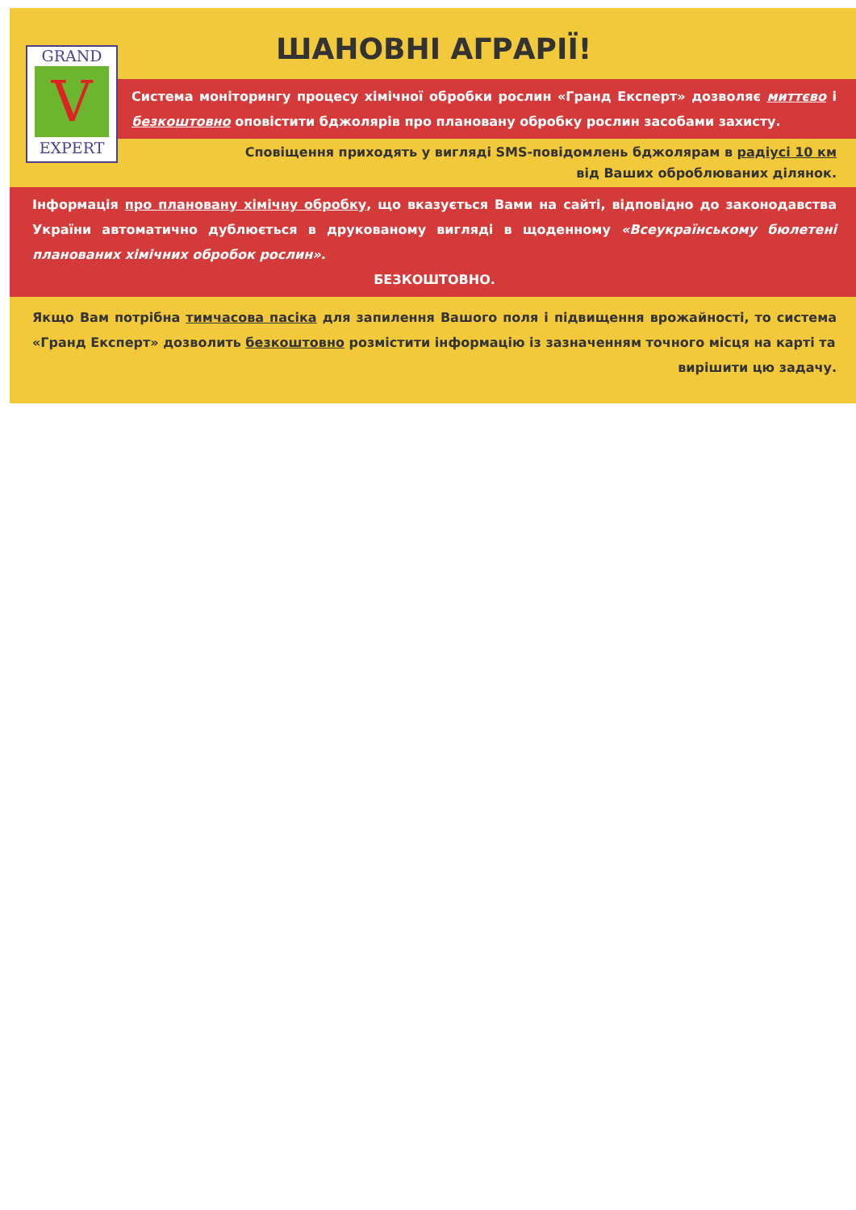GRAND
V
EXPERT
ШАНОВНІ АГРАРІЇ!
Система моніторингу процесу хімічної обробки рослин «Гранд Експерт» дозволяє миттєво і безкоштовно оповістити бджолярів про плановану обробку рослин засобами захисту.
Сповіщення приходять у вигляді SMS-повідомлень бджолярам в радіусі 10 км
від Ваших оброблюваних ділянок.
Інформація про плановану хімічну обробку, що вказується Вами на сайті, відповідно до законодавства України автоматично дублюється в друкованому вигляді в щоденному «Всеукраїнському бюлетені планованих хімічних обробок рослин».
БЕЗКОШТОВНО.
Якщо Вам потрібна тимчасова пасіка для запилення Вашого поля і підвищення врожайності, то система «Гранд Експерт» дозволить безкоштовно розмістити інформацію із зазначенням точного місця на карті та
вирішити цю задачу.